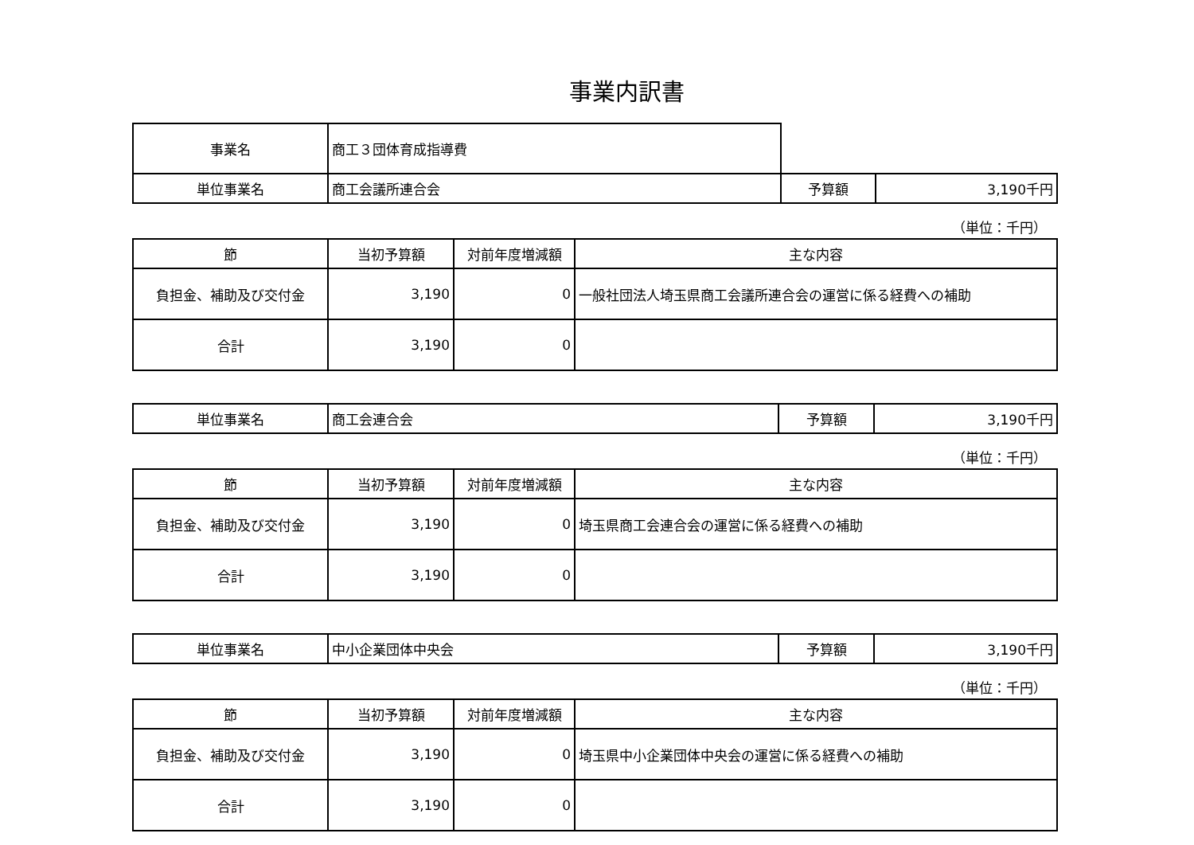事業内訳書
| 事業名 | 商工３団体育成指導費 | | |
| 単位事業名 | 商工会議所連合会 | 予算額 | 3,190千円 |
（単位：千円）
| 節 | 当初予算額 | 対前年度増減額 | 主な内容 |
| --- | --- | --- | --- |
| 負担金、補助及び交付金 | 3,190 | 0 | 一般社団法人埼玉県商工会議所連合会の運営に係る経費への補助 |
| 合計 | 3,190 | 0 | |
| 単位事業名 | 商工会連合会 | 予算額 | 3,190千円 |
（単位：千円）
| 節 | 当初予算額 | 対前年度増減額 | 主な内容 |
| --- | --- | --- | --- |
| 負担金、補助及び交付金 | 3,190 | 0 | 埼玉県商工会連合会の運営に係る経費への補助 |
| 合計 | 3,190 | 0 | |
| 単位事業名 | 中小企業団体中央会 | 予算額 | 3,190千円 |
（単位：千円）
| 節 | 当初予算額 | 対前年度増減額 | 主な内容 |
| --- | --- | --- | --- |
| 負担金、補助及び交付金 | 3,190 | 0 | 埼玉県中小企業団体中央会の運営に係る経費への補助 |
| 合計 | 3,190 | 0 | |